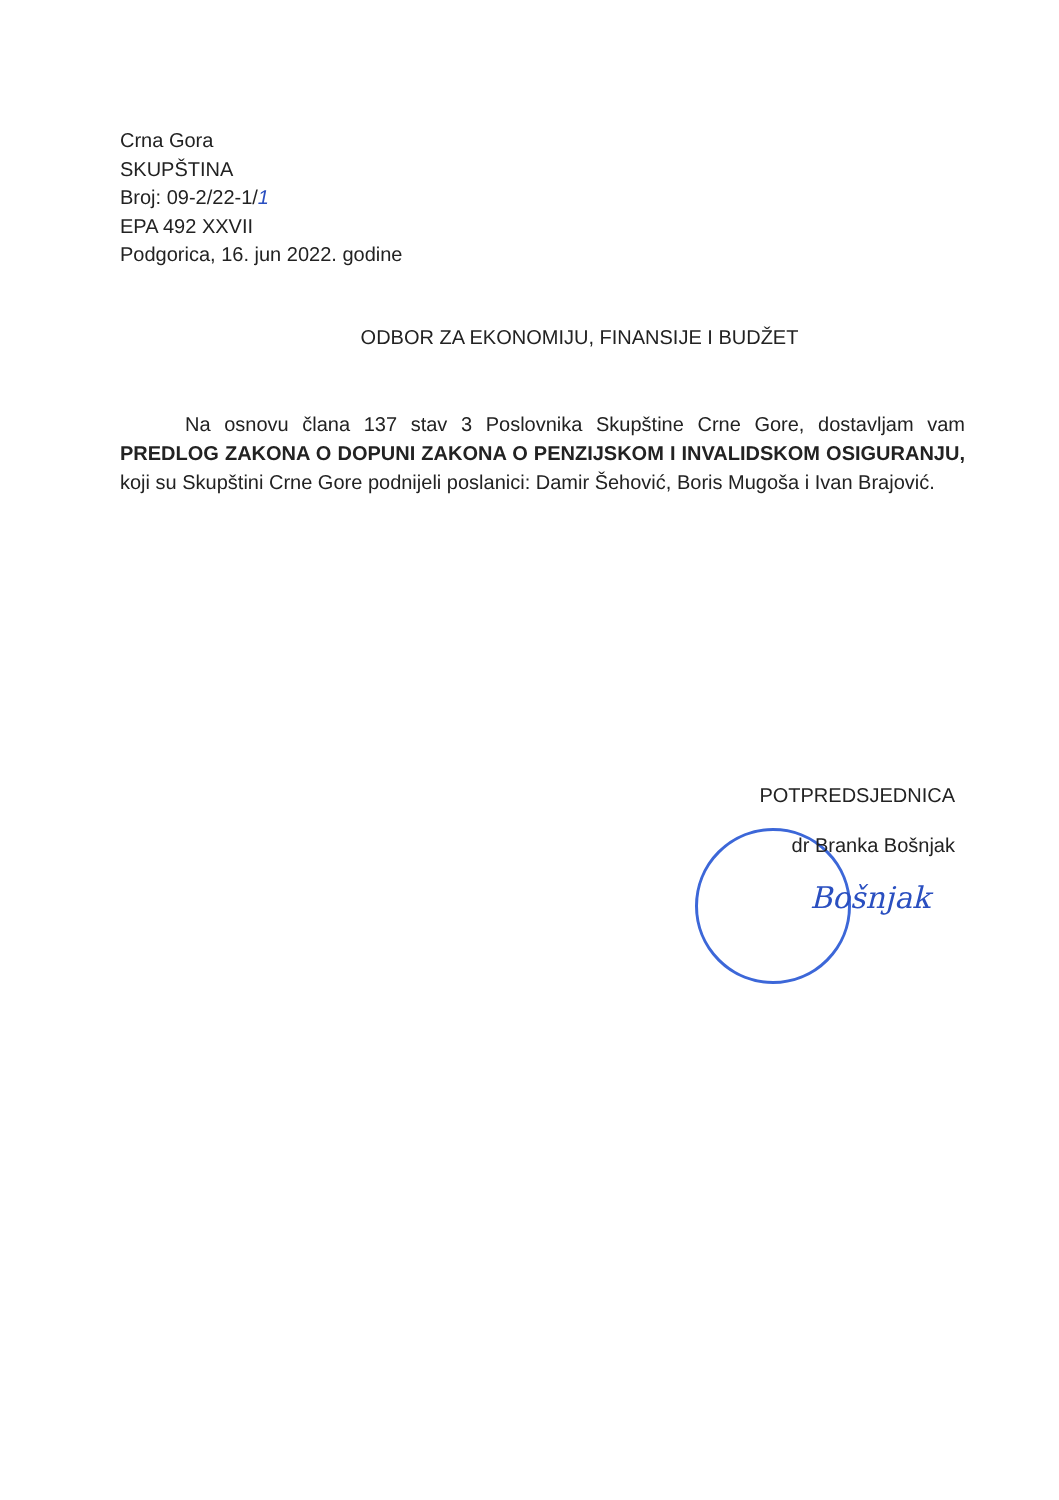Crna Gora
SKUPŠTINA
Broj: 09-2/22-1/1
EPA 492 XXVII
Podgorica, 16. jun 2022. godine
ODBOR ZA EKONOMIJU, FINANSIJE I BUDŽET
Na osnovu člana 137 stav 3 Poslovnika Skupštine Crne Gore, dostavljam vam PREDLOG ZAKONA O DOPUNI ZAKONA O PENZIJSKOM I INVALIDSKOM OSIGURANJU, koji su Skupštini Crne Gore podnijeli poslanici: Damir Šehović, Boris Mugoša i Ivan Brajović.
POTPREDSJEDNICA
dr Branka Bošnjak
Bošnjak